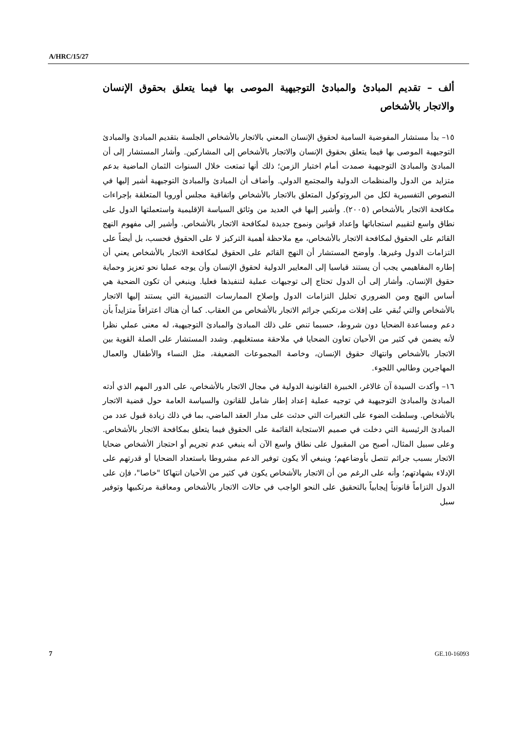A/HRC/15/27
ألف – تقديم المبادئ والمبادئ التوجيهية الموصى بها فيما يتعلق بحقوق الإنسان والاتجار بالأشخاص
١٥– بدأ مستشار المفوضية السامية لحقوق الإنسان المعني بالاتجار بالأشخاص الجلسة بتقديم المبادئ والمبادئ التوجيهية الموصى بها فيما يتعلق بحقوق الإنسان والاتجار بالأشخاص إلى المشاركين. وأشار المستشار إلى أن المبادئ والمبادئ التوجيهية صمدت أمام اختبار الزمن؛ ذلك أنها تمتعت خلال السنوات الثمان الماضية بدعم متزايد من الدول والمنظمات الدولية والمجتمع الدولي. وأضاف أن المبادئ والمبادئ التوجيهية أشير إليها في النصوص التفسيرية لكل من البروتوكول المتعلق بالاتجار بالأشخاص واتفاقية مجلس أوروبا المتعلقة بإجراءات مكافحة الاتجار بالأشخاص (٢٠٠٥). وأشير إليها في العديد من وثائق السياسة الإقليمية واستعملتها الدول على نطاق واسع لتقييم استجاباتها وإعداد قوانين ونموج جديدة لمكافحة الاتجار بالأشخاص. وأشير إلى مفهوم النهج القائم على الحقوق لمكافحة الاتجار بالأشخاص، مع ملاحظة أهمية التركيز لا على الحقوق فحسب، بل أيضاً على التزامات الدول وغيرها. وأوضح المستشار أن النهج القائم على الحقوق لمكافحة الاتجار بالأشخاص يعني أن إطاره المفاهيمي يجب أن يستند قياسيا إلى المعايير الدولية لحقوق الإنسان وأن يوجه عمليا نحو تعزيز وحماية حقوق الإنسان. وأشار إلى أن الدول تحتاج إلى توجيهات عملية لتنفيذها فعليا. وينبغي أن تكون الضحية هي أساس النهج ومن الضروري تحليل التزامات الدول وإصلاح الممارسات التمييزية التي يستند إليها الاتجار بالأشخاص والتي تُبقي على إفلات مرتكبي جرائم الاتجار بالأشخاص من العقاب. كما أن هناك اعترافاً متزايداً بأن دعم ومساعدة الضحايا دون شروط، حسبما تنص على ذلك المبادئ والمبادئ التوجيهية، له معنى عملي نظرا لأنه يضمن في كثير من الأحيان تعاون الضحايا في ملاحقة مستغليهم. وشدد المستشار على الصلة القوية بين الاتجار بالأشخاص وانتهاك حقوق الإنسان، وخاصة المجموعات الضعيفة، مثل النساء والأطفال والعمال المهاجرين وطالبي اللجوء.
١٦– وأكدت السيدة آن غالاغر، الخبيرة القانونية الدولية في مجال الاتجار بالأشخاص، على الدور المهم الذي أدته المبادئ والمبادئ التوجيهية في توجيه عملية إعداد إطار شامل للقانون والسياسة العامة حول قضية الاتجار بالأشخاص. وسلطت الضوء على التغيرات التي حدثت على مدار العقد الماضي، بما في ذلك زيادة قبول عدد من المبادئ الرئيسية التي دخلت في صميم الاستجابة القائمة على الحقوق فيما يتعلق بمكافحة الاتجار بالأشخاص. وعلى سبيل المثال، أصبح من المقبول على نطاق واسع الآن أنه ينبغي عدم تجريم أو احتجاز الأشخاص ضحايا الاتجار بسبب جرائم تتصل بأوضاعهم؛ وينبغي ألا يكون توفير الدعم مشروطا باستعداد الضحايا أو قدرتهم على الإدلاء بشهادتهم؛ وأنه على الرغم من أن الاتجار بالأشخاص يكون في كثير من الأحيان انتهاكا "خاصا"، فإن على الدول التزاماً قانونياً إيجابياً بالتحقيق على النحو الواجب في حالات الاتجار بالأشخاص ومعاقبة مرتكبيها وتوفير سبل
7 GE.10-16093